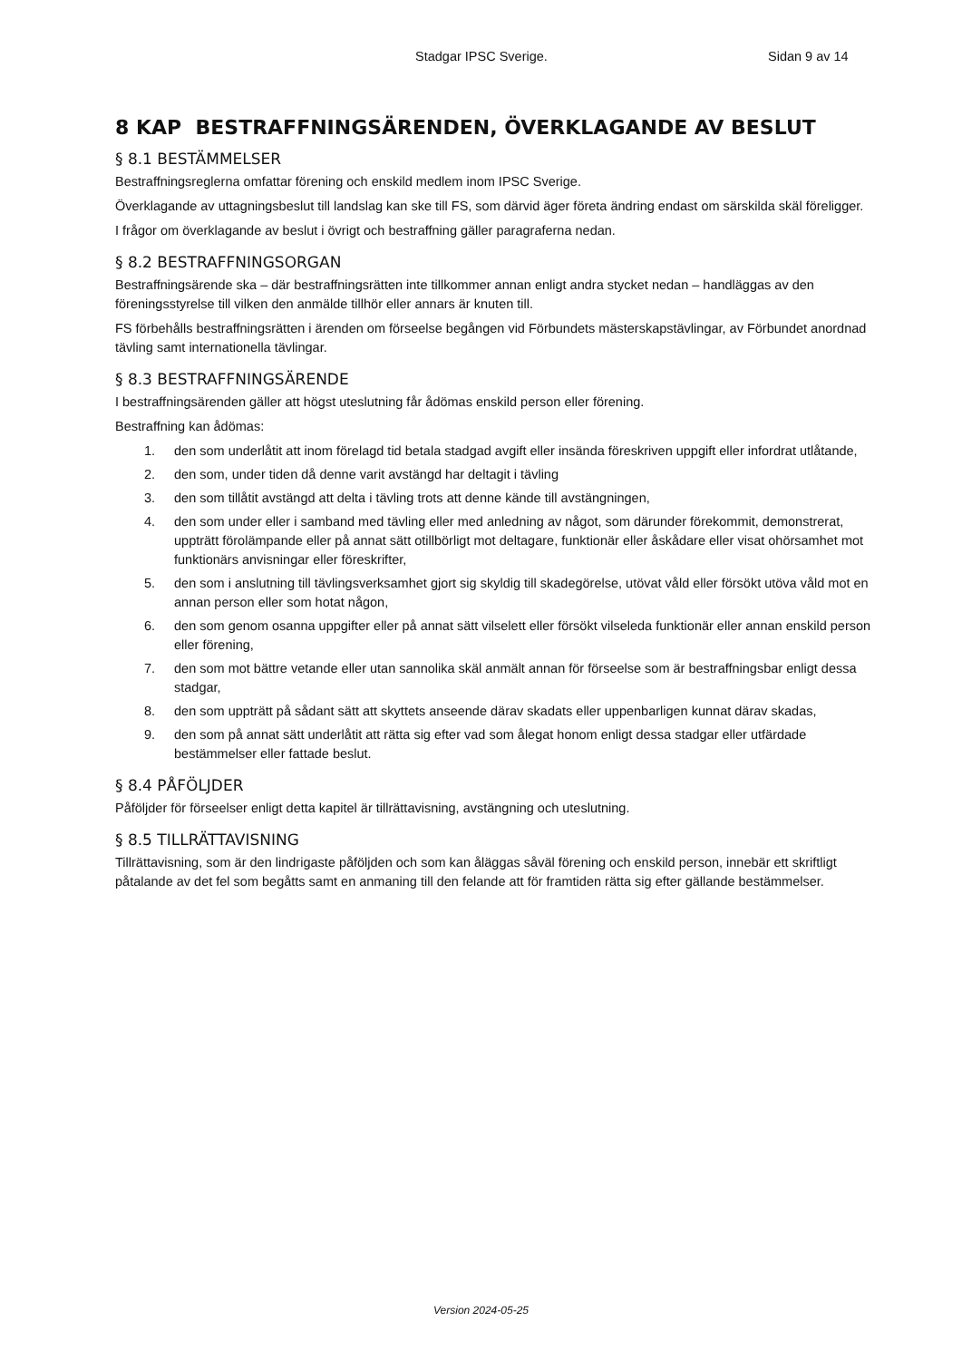Stadgar IPSC Sverige. Sidan 9 av 14
8 KAP BESTRAFFNINGSÄRENDEN, ÖVERKLAGANDE AV BESLUT
§ 8.1 BESTÄMMELSER
Bestraffningsreglerna omfattar förening och enskild medlem inom IPSC Sverige.
Överklagande av uttagningsbeslut till landslag kan ske till FS, som därvid äger företa ändring endast om särskilda skäl föreligger.
I frågor om överklagande av beslut i övrigt och bestraffning gäller paragraferna nedan.
§ 8.2 BESTRAFFNINGSORGAN
Bestraffningsärende ska – där bestraffningsrätten inte tillkommer annan enligt andra stycket nedan – handläggas av den föreningsstyrelse till vilken den anmälde tillhör eller annars är knuten till.
FS förbehålls bestraffningsrätten i ärenden om förseelse begången vid Förbundets mästerskapstävlingar, av Förbundet anordnad tävling samt internationella tävlingar.
§ 8.3 BESTRAFFNINGSÄRENDE
I bestraffningsärenden gäller att högst uteslutning får ådömas enskild person eller förening.
Bestraffning kan ådömas:
1. den som underlåtit att inom förelagd tid betala stadgad avgift eller insända föreskriven uppgift eller infordrat utlåtande,
2. den som, under tiden då denne varit avstängd har deltagit i tävling
3. den som tillåtit avstängd att delta i tävling trots att denne kände till avstängningen,
4. den som under eller i samband med tävling eller med anledning av något, som därunder förekommit, demonstrerat, uppträtt förolämpande eller på annat sätt otillbörligt mot deltagare, funktionär eller åskådare eller visat ohörsamhet mot funktionärs anvisningar eller föreskrifter,
5. den som i anslutning till tävlingsverksamhet gjort sig skyldig till skadegörelse, utövat våld eller försökt utöva våld mot en annan person eller som hotat någon,
6. den som genom osanna uppgifter eller på annat sätt vilselett eller försökt vilseleda funktionär eller annan enskild person eller förening,
7. den som mot bättre vetande eller utan sannolika skäl anmält annan för förseelse som är bestraffningsbar enligt dessa stadgar,
8. den som uppträtt på sådant sätt att skyttets anseende därav skadats eller uppenbarligen kunnat därav skadas,
9. den som på annat sätt underlåtit att rätta sig efter vad som ålegat honom enligt dessa stadgar eller utfärdade bestämmelser eller fattade beslut.
§ 8.4 PÅFÖLJDER
Påföljder för förseelser enligt detta kapitel är tillrättavisning, avstängning och uteslutning.
§ 8.5 TILLRÄTTAVISNING
Tillrättavisning, som är den lindrigaste påföljden och som kan åläggas såväl förening och enskild person, innebär ett skriftligt påtalande av det fel som begåtts samt en anmaning till den felande att för framtiden rätta sig efter gällande bestämmelser.
Version 2024-05-25